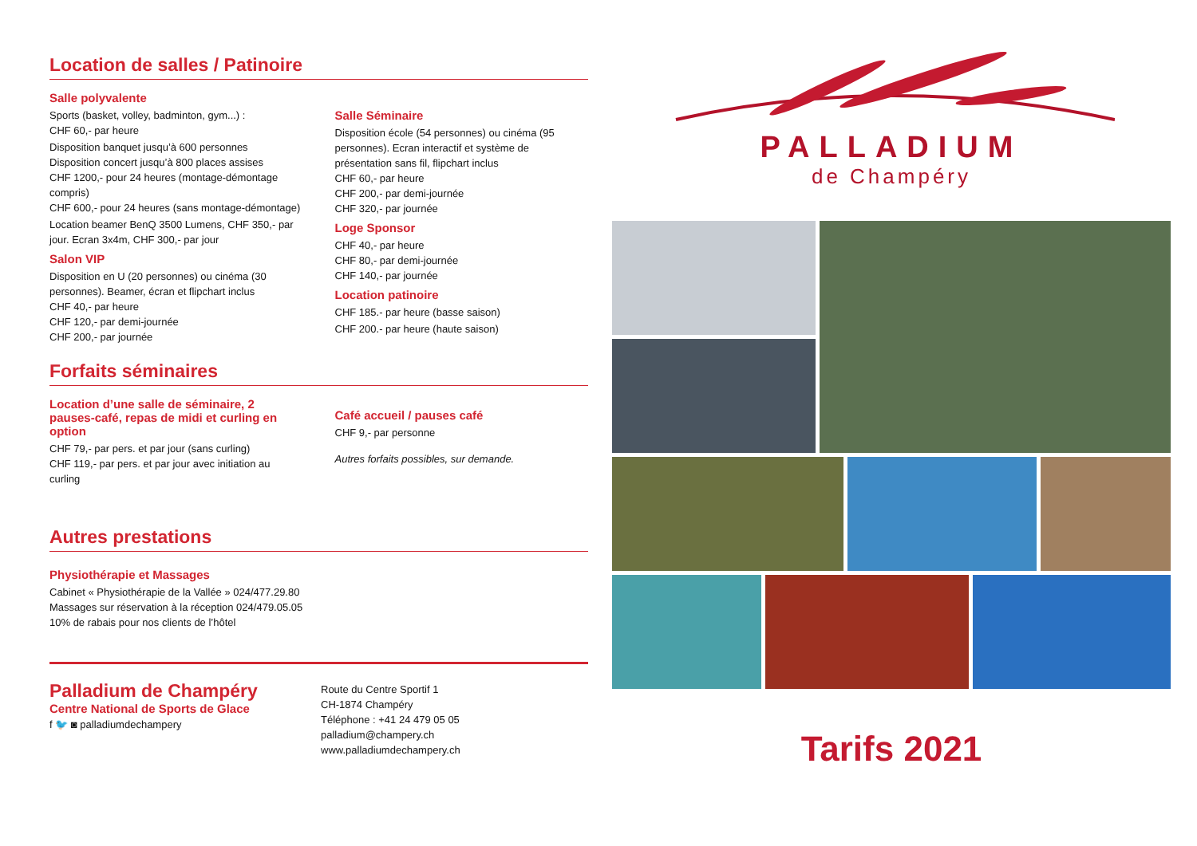Location de salles / Patinoire
Salle polyvalente
Sports (basket, volley, badminton, gym...) :
CHF 60,- par heure
Disposition banquet jusqu’à 600 personnes
Disposition concert jusqu’à 800 places assises
CHF 1200,- pour 24 heures (montage-démontage compris)
CHF 600,- pour 24 heures (sans montage-démontage)
Location beamer BenQ 3500 Lumens, CHF 350,- par jour. Ecran 3x4m, CHF 300,- par jour
Salon VIP
Disposition en U (20 personnes) ou cinéma (30 personnes). Beamer, écran et flipchart inclus
CHF 40,- par heure
CHF 120,- par demi-journée
CHF 200,- par journée
Salle Séminaire
Disposition école (54 personnes) ou cinéma (95 personnes). Ecran interactif et système de présentation sans fil, flipchart inclus
CHF 60,- par heure
CHF 200,- par demi-journée
CHF 320,- par journée
Loge Sponsor
CHF 40,- par heure
CHF 80,- par demi-journée
CHF 140,- par journée
Location patinoire
CHF 185.- par heure (basse saison)
CHF 200.- par heure (haute saison)
Forfaits séminaires
Location d’une salle de séminaire, 2 pauses-café, repas de midi et curling en option
CHF 79,- par pers. et par jour (sans curling)
CHF 119,- par pers. et par jour avec initiation au curling
Café accueil / pauses café
CHF 9,- par personne
Autres forfaits possibles, sur demande.
Autres prestations
Physiothérapie et Massages
Cabinet « Physiothérapie de la Vallée » 024/477.29.80
Massages sur réservation à la réception 024/479.05.05
10% de rabais pour nos clients de l’hôtel
Palladium de Champéry
Centre National de Sports de Glace
f 🐦 ◙ palladiumdechampery
Route du Centre Sportif 1
CH-1874 Champéry
Téléphone : +41 24 479 05 05
palladium@champery.ch
www.palladiumdechampery.ch
PALLADIUM
de Champéry
Tarifs 2021